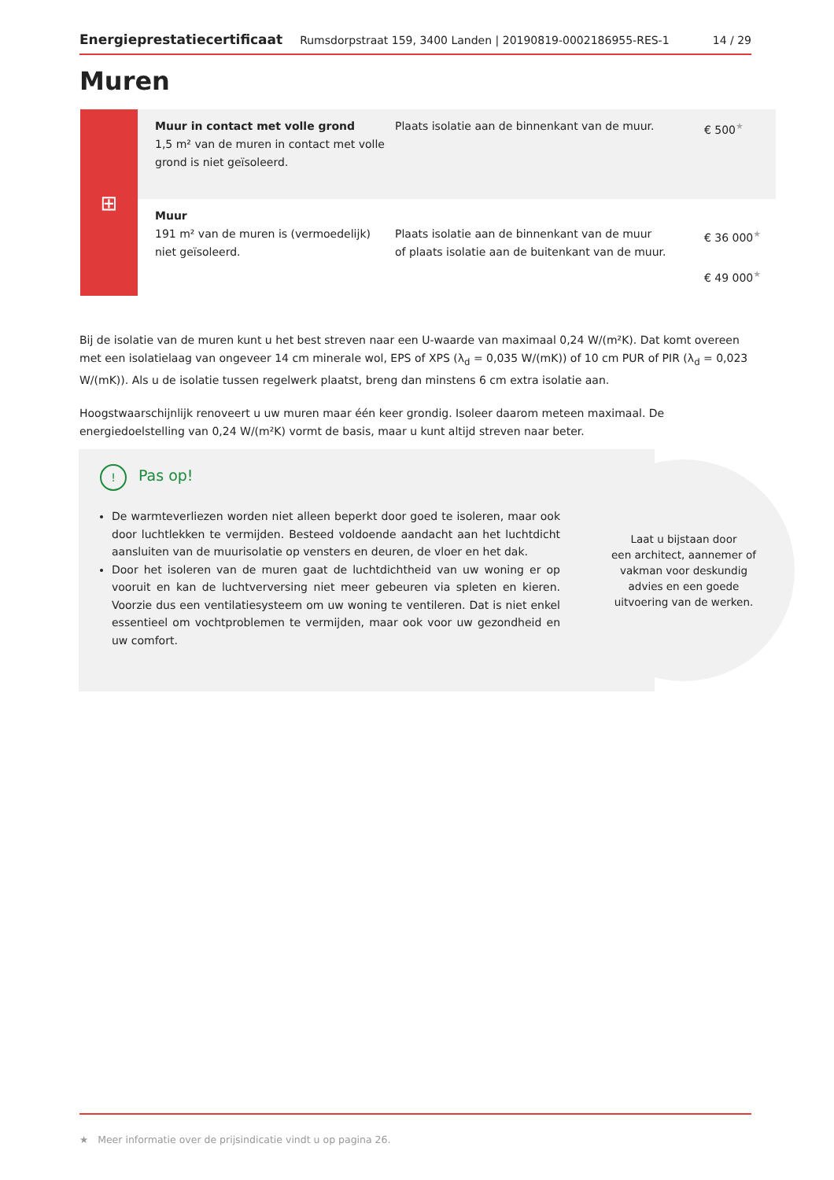Energieprestatiecertificaat Rumsdorpstraat 159, 3400 Landen | 20190819-0002186955-RES-1 14 / 29
Muren
⊞
| Muur in contact met volle grond 1,5 m² van de muren in contact met volle grond is niet geïsoleerd. | Plaats isolatie aan de binnenkant van de muur. | € 500 ★ |
| Muur 191 m² van de muren is (vermoedelijk) niet geïsoleerd. | Plaats isolatie aan de binnenkant van de muur of plaats isolatie aan de buitenkant van de muur. | € 36 000 ★ € 49 000 ★ |
Bij de isolatie van de muren kunt u het best streven naar een U-waarde van maximaal 0,24 W/(m²K). Dat komt overeen met een isolatielaag van ongeveer 14 cm minerale wol, EPS of XPS (λ<sub>d</sub> = 0,035 W/(mK)) of 10 cm PUR of PIR (λ<sub>d</sub> = 0,023 W/(mK)). Als u de isolatie tussen regelwerk plaatst, breng dan minstens 6 cm extra isolatie aan.
Hoogstwaarschijnlijk renoveert u uw muren maar één keer grondig. Isoleer daarom meteen maximaal. De energiedoelstelling van 0,24 W/(m²K) vormt de basis, maar u kunt altijd streven naar beter.
!
Pas op!
De warmteverliezen worden niet alleen beperkt door goed te isoleren, maar ook door luchtlekken te vermijden. Besteed voldoende aandacht aan het luchtdicht aansluiten van de muurisolatie op vensters en deuren, de vloer en het dak.
Door het isoleren van de muren gaat de luchtdichtheid van uw woning er op vooruit en kan de luchtverversing niet meer gebeuren via spleten en kieren. Voorzie dus een ventilatiesysteem om uw woning te ventileren. Dat is niet enkel essentieel om vochtproblemen te vermijden, maar ook voor uw gezondheid en uw comfort.
Laat u bijstaan door
een architect, aannemer of
vakman voor deskundig
advies en een goede
uitvoering van de werken.
★ Meer informatie over de prijsindicatie vindt u op pagina 26.